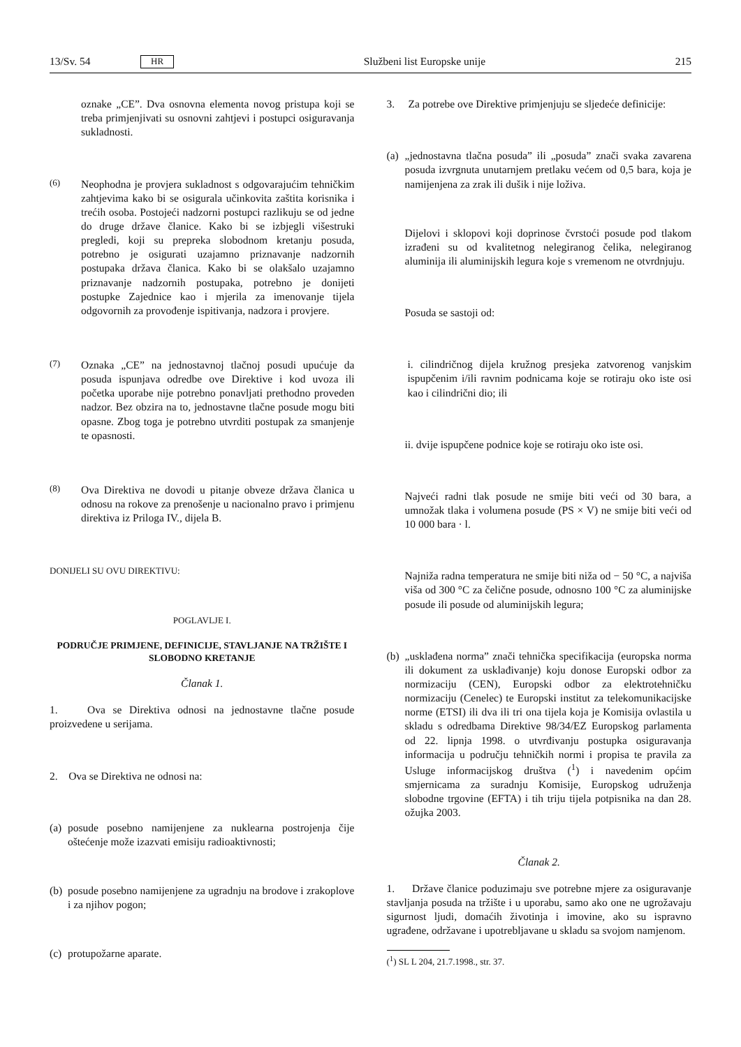13/Sv. 54 HR Službeni list Europske unije 215
oznake „CE”. Dva osnovna elementa novog pristupa koji se treba primjenjivati su osnovni zahtjevi i postupci osiguravanja sukladnosti.
(6)
Neophodna je provjera sukladnost s odgovarajućim tehničkim zahtjevima kako bi se osigurala učinkovita zaštita korisnika i trećih osoba. Postojeći nadzorni postupci razlikuju se od jedne do druge države članice. Kako bi se izbjegli višestruki pregledi, koji su prepreka slobodnom kretanju posuda, potrebno je osigurati uzajamno priznavanje nadzornih postupaka država članica. Kako bi se olakšalo uzajamno priznavanje nadzornih postupaka, potrebno je donijeti postupke Zajednice kao i mjerila za imenovanje tijela odgovornih za provođenje ispitivanja, nadzora i provjere.
(7)
Oznaka „CE” na jednostavnoj tlačnoj posudi upućuje da posuda ispunjava odredbe ove Direktive i kod uvoza ili početka uporabe nije potrebno ponavljati prethodno proveden nadzor. Bez obzira na to, jednostavne tlačne posude mogu biti opasne. Zbog toga je potrebno utvrditi postupak za smanjenje te opasnosti.
(8)
Ova Direktiva ne dovodi u pitanje obveze država članica u odnosu na rokove za prenošenje u nacionalno pravo i primjenu direktiva iz Priloga IV., dijela B.
DONIJELI SU OVU DIREKTIVU:
POGLAVLJE I.
PODRUČJE PRIMJENE, DEFINICIJE, STAVLJANJE NA TRŽIŠTE I SLOBODNO KRETANJE
Članak 1.
1. Ova se Direktiva odnosi na jednostavne tlačne posude proizvedene u serijama.
2. Ova se Direktiva ne odnosi na:
(a)
posude posebno namijenjene za nuklearna postrojenja čije oštećenje može izazvati emisiju radioaktivnosti;
(b)
posude posebno namijenjene za ugradnju na brodove i zrakoplove i za njihov pogon;
(c)
protupožarne aparate.
3. Za potrebe ove Direktive primjenjuju se sljedeće definicije:
(a)
„jednostavna tlačna posuda” ili „posuda” znači svaka zavarena posuda izvrgnuta unutarnjem pretlaku većem od 0,5 bara, koja je namijenjena za zrak ili dušik i nije loživa.
Dijelovi i sklopovi koji doprinose čvrstoći posude pod tlakom izrađeni su od kvalitetnog nelegiranog čelika, nelegiranog aluminija ili aluminijskih legura koje s vremenom ne otvrdnjuju.
Posuda se sastoji od:
i. cilindričnog dijela kružnog presjeka zatvorenog vanjskim ispupčenim i/ili ravnim podnicama koje se rotiraju oko iste osi kao i cilindrični dio; ili
ii. dvije ispupčene podnice koje se rotiraju oko iste osi.
Najveći radni tlak posude ne smije biti veći od 30 bara, a umnožak tlaka i volumena posude (PS × V) ne smije biti veći od 10 000 bara · l.
Najniža radna temperatura ne smije biti niža od − 50 °C, a najviša viša od 300 °C za čelične posude, odnosno 100 °C za aluminijske posude ili posude od aluminijskih legura;
(b)
„usklađena norma” znači tehnička specifikacija (europska norma ili dokument za usklađivanje) koju donose Europski odbor za normizaciju (CEN), Europski odbor za elektrotehničku normizaciju (Cenelec) te Europski institut za telekomunikacijske norme (ETSI) ili dva ili tri ona tijela koja je Komisija ovlastila u skladu s odredbama Direktive 98/34/EZ Europskog parlamenta od 22. lipnja 1998. o utvrđivanju postupka osiguravanja informacija u području tehničkih normi i propisa te pravila za Usluge informacijskog društva (<sup>1</sup>) i navedenim općim smjernicama za suradnju Komisije, Europskog udruženja slobodne trgovine (EFTA) i tih triju tijela potpisnika na dan 28. ožujka 2003.
Članak 2.
1. Države članice poduzimaju sve potrebne mjere za osiguravanje stavljanja posuda na tržište i u uporabu, samo ako one ne ugrožavaju sigurnost ljudi, domaćih životinja i imovine, ako su ispravno ugrađene, održavane i upotrebljavane u skladu sa svojom namjenom.
(<sup>1</sup>) SL L 204, 21.7.1998., str. 37.